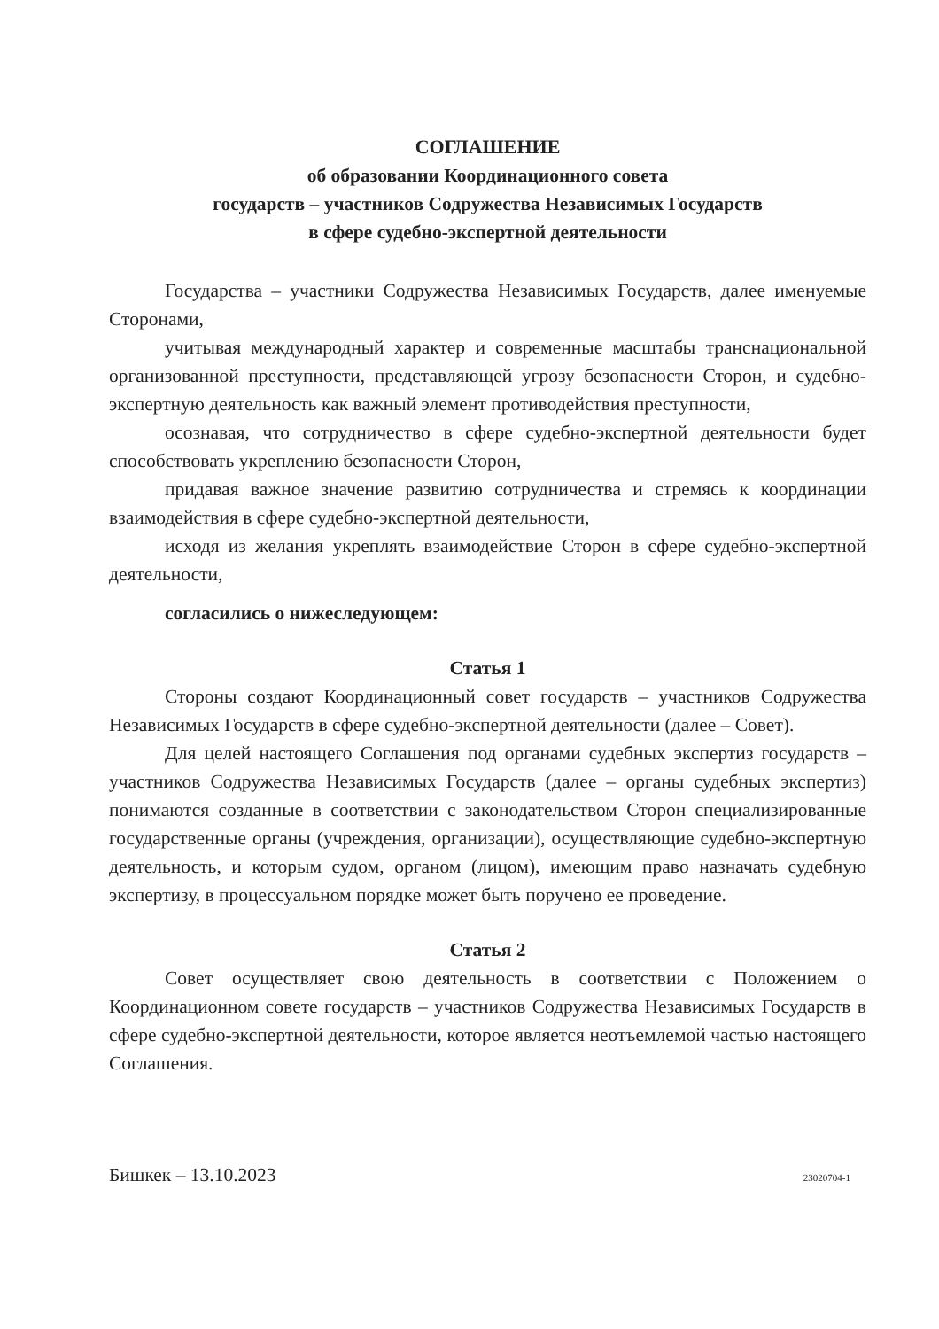СОГЛАШЕНИЕ
об образовании Координационного совета
государств – участников Содружества Независимых Государств
в сфере судебно-экспертной деятельности
Государства – участники Содружества Независимых Государств, далее именуемые Сторонами,
учитывая международный характер и современные масштабы транснациональной организованной преступности, представляющей угрозу безопасности Сторон, и судебно-экспертную деятельность как важный элемент противодействия преступности,
осознавая, что сотрудничество в сфере судебно-экспертной деятельности будет способствовать укреплению безопасности Сторон,
придавая важное значение развитию сотрудничества и стремясь к координации взаимодействия в сфере судебно-экспертной деятельности,
исходя из желания укреплять взаимодействие Сторон в сфере судебно-экспертной деятельности,
согласились о нижеследующем:
Статья 1
Стороны создают Координационный совет государств – участников Содружества Независимых Государств в сфере судебно-экспертной деятельности (далее – Совет).
Для целей настоящего Соглашения под органами судебных экспертиз государств – участников Содружества Независимых Государств (далее – органы судебных экспертиз) понимаются созданные в соответствии с законодательством Сторон специализированные государственные органы (учреждения, организации), осуществляющие судебно-экспертную деятельность, и которым судом, органом (лицом), имеющим право назначать судебную экспертизу, в процессуальном порядке может быть поручено ее проведение.
Статья 2
Совет осуществляет свою деятельность в соответствии с Положением о Координационном совете государств – участников Содружества Независимых Государств в сфере судебно-экспертной деятельности, которое является неотъемлемой частью настоящего Соглашения.
Бишкек – 13.10.2023 23020704-1